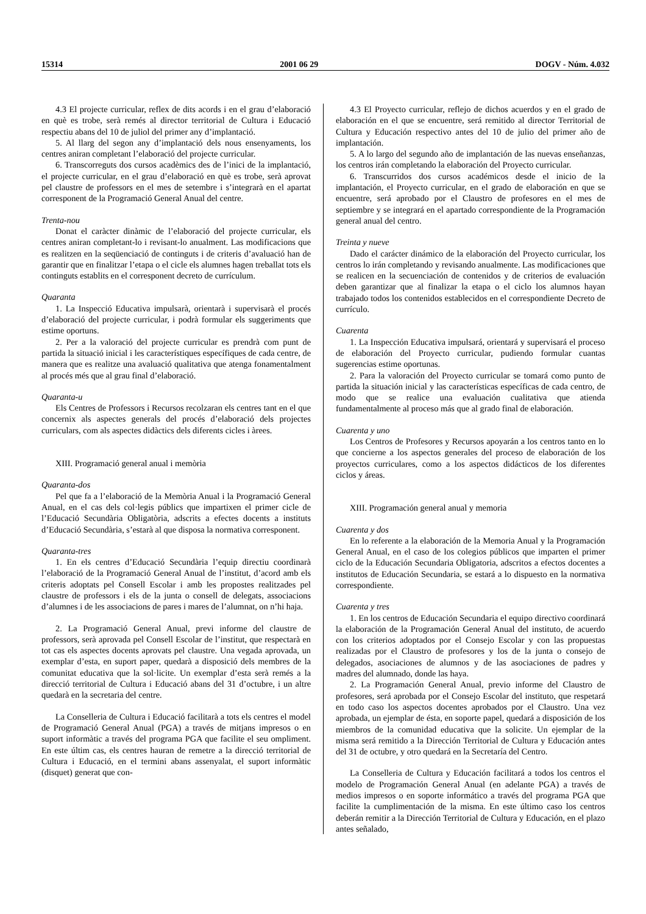15314 2001 06 29 DOGV - Núm. 4.032
4.3 El projecte curricular, reflex de dits acords i en el grau d’elaboració en què es trobe, serà remés al director territorial de Cultura i Educació respectiu abans del 10 de juliol del primer any d’implantació.
5. Al llarg del segon any d’implantació dels nous ensenyaments, los centres aniran completant l’elaboració del projecte curricular.
6. Transcorreguts dos cursos acadèmics des de l’inici de la implantació, el projecte curricular, en el grau d’elaboració en què es trobe, serà aprovat pel claustre de professors en el mes de setembre i s’integrarà en el apartat corresponent de la Programació General Anual del centre.
Trenta-nou
Donat el caràcter dinàmic de l’elaboració del projecte curricular, els centres aniran completant-lo i revisant-lo anualment. Las modificacions que es realitzen en la seqüenciació de continguts i de criteris d’avaluació han de garantir que en finalitzar l’etapa o el cicle els alumnes hagen treballat tots els continguts establits en el corresponent decreto de currículum.
Quaranta
1. La Inspecció Educativa impulsarà, orientarà i supervisarà el procés d’elaboració del projecte curricular, i podrà formular els suggeriments que estime oportuns.
2. Per a la valoració del projecte curricular es prendrà com punt de partida la situació inicial i les característiques específiques de cada centre, de manera que es realitze una avaluació qualitativa que atenga fonamentalment al procés més que al grau final d’elaboració.
Quaranta-u
Els Centres de Professors i Recursos recolzaran els centres tant en el que concernix als aspectes generals del procés d’elaboració dels projectes curriculars, com als aspectes didàctics dels diferents cicles i àrees.
XIII. Programació general anual i memòria
Quaranta-dos
Pel que fa a l’elaboració de la Memòria Anual i la Programació General Anual, en el cas dels col·legis públics que impartixen el primer cicle de l’Educació Secundària Obligatòria, adscrits a efectes docents a instituts d’Educació Secundària, s’estarà al que disposa la normativa corresponent.
Quaranta-tres
1. En els centres d’Educació Secundària l’equip directiu coordinarà l’elaboració de la Programació General Anual de l’institut, d’acord amb els criteris adoptats pel Consell Escolar i amb les propostes realitzades pel claustre de professors i els de la junta o consell de delegats, associacions d’alumnes i de les associacions de pares i mares de l’alumnat, on n’hi haja.
2. La Programació General Anual, previ informe del claustre de professors, serà aprovada pel Consell Escolar de l’institut, que respectarà en tot cas els aspectes docents aprovats pel claustre. Una vegada aprovada, un exemplar d’esta, en suport paper, quedarà a disposició dels membres de la comunitat educativa que la sol·licite. Un exemplar d’esta serà remés a la direcció territorial de Cultura i Educació abans del 31 d’octubre, i un altre quedarà en la secretaria del centre.
La Conselleria de Cultura i Educació facilitarà a tots els centres el model de Programació General Anual (PGA) a través de mitjans impresos o en suport informàtic a través del programa PGA que facilite el seu ompliment. En este últim cas, els centres hauran de remetre a la direcció territorial de Cultura i Educació, en el termini abans assenyalat, el suport informàtic (disquet) generat que con-
4.3 El Proyecto curricular, reflejo de dichos acuerdos y en el grado de elaboración en el que se encuentre, será remitido al director Territorial de Cultura y Educación respectivo antes del 10 de julio del primer año de implantación.
5. A lo largo del segundo año de implantación de las nuevas enseñanzas, los centros irán completando la elaboración del Proyecto curricular.
6. Transcurridos dos cursos académicos desde el inicio de la implantación, el Proyecto curricular, en el grado de elaboración en que se encuentre, será aprobado por el Claustro de profesores en el mes de septiembre y se integrará en el apartado correspondiente de la Programación general anual del centro.
Treinta y nueve
Dado el carácter dinámico de la elaboración del Proyecto curricular, los centros lo irán completando y revisando anualmente. Las modificaciones que se realicen en la secuenciación de contenidos y de criterios de evaluación deben garantizar que al finalizar la etapa o el ciclo los alumnos hayan trabajado todos los contenidos establecidos en el correspondiente Decreto de currículo.
Cuarenta
1. La Inspección Educativa impulsará, orientará y supervisará el proceso de elaboración del Proyecto curricular, pudiendo formular cuantas sugerencias estime oportunas.
2. Para la valoración del Proyecto curricular se tomará como punto de partida la situación inicial y las características específicas de cada centro, de modo que se realice una evaluación cualitativa que atienda fundamentalmente al proceso más que al grado final de elaboración.
Cuarenta y uno
Los Centros de Profesores y Recursos apoyarán a los centros tanto en lo que concierne a los aspectos generales del proceso de elaboración de los proyectos curriculares, como a los aspectos didácticos de los diferentes ciclos y áreas.
XIII. Programación general anual y memoria
Cuarenta y dos
En lo referente a la elaboración de la Memoria Anual y la Programación General Anual, en el caso de los colegios públicos que imparten el primer ciclo de la Educación Secundaria Obligatoria, adscritos a efectos docentes a institutos de Educación Secundaria, se estará a lo dispuesto en la normativa correspondiente.
Cuarenta y tres
1. En los centros de Educación Secundaria el equipo directivo coordinará la elaboración de la Programación General Anual del instituto, de acuerdo con los criterios adoptados por el Consejo Escolar y con las propuestas realizadas por el Claustro de profesores y los de la junta o consejo de delegados, asociaciones de alumnos y de las asociaciones de padres y madres del alumnado, donde las haya.
2. La Programación General Anual, previo informe del Claustro de profesores, será aprobada por el Consejo Escolar del instituto, que respetará en todo caso los aspectos docentes aprobados por el Claustro. Una vez aprobada, un ejemplar de ésta, en soporte papel, quedará a disposición de los miembros de la comunidad educativa que la solicite. Un ejemplar de la misma será remitido a la Dirección Territorial de Cultura y Educación antes del 31 de octubre, y otro quedará en la Secretaría del Centro.
La Conselleria de Cultura y Educación facilitará a todos los centros el modelo de Programación General Anual (en adelante PGA) a través de medios impresos o en soporte informático a través del programa PGA que facilite la cumplimentación de la misma. En este último caso los centros deberán remitir a la Dirección Territorial de Cultura y Educación, en el plazo antes señalado,